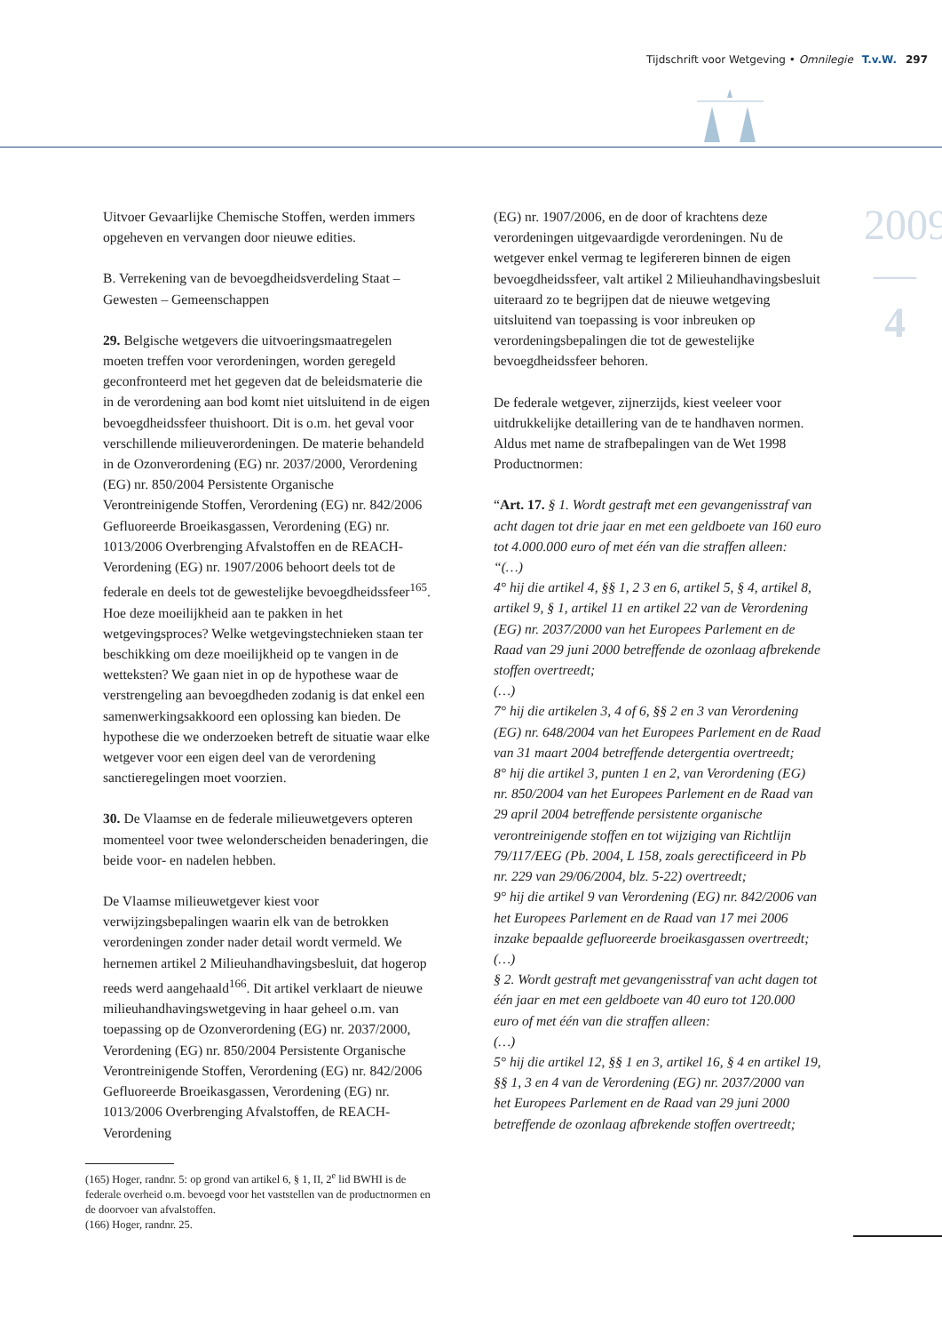Tijdschrift voor Wetgeving • Omnilegie T.v.W. 297
2009
—
4
Uitvoer Gevaarlijke Chemische Stoffen, werden immers opgeheven en vervangen door nieuwe edities.
B. Verrekening van de bevoegdheidsverdeling Staat – Gewesten – Gemeenschappen
29. Belgische wetgevers die uitvoeringsmaatregelen moeten treffen voor verordeningen, worden geregeld geconfronteerd met het gegeven dat de beleidsmaterie die in de verordening aan bod komt niet uitsluitend in de eigen bevoegdheidssfeer thuishoort. Dit is o.m. het geval voor verschillende milieuverordeningen. De materie behandeld in de Ozonverordening (EG) nr. 2037/2000, Verordening (EG) nr. 850/2004 Persistente Organische Verontreinigende Stoffen, Verordening (EG) nr. 842/2006 Gefluoreerde Broeikasgassen, Verordening (EG) nr. 1013/2006 Overbrenging Afvalstoffen en de REACH-Verordening (EG) nr. 1907/2006 behoort deels tot de federale en deels tot de gewestelijke bevoegdheidssfeer<sup>165</sup>. Hoe deze moeilijkheid aan te pakken in het wetgevingsproces? Welke wetgevingstechnieken staan ter beschikking om deze moeilijkheid op te vangen in de wetteksten? We gaan niet in op de hypothese waar de verstrengeling aan bevoegdheden zodanig is dat enkel een samenwerkingsakkoord een oplossing kan bieden. De hypothese die we onderzoeken betreft de situatie waar elke wetgever voor een eigen deel van de verordening sanctieregelingen moet voorzien.
30. De Vlaamse en de federale milieuwetgevers opteren momenteel voor twee welonderscheiden benaderingen, die beide voor- en nadelen hebben.
De Vlaamse milieuwetgever kiest voor verwijzingsbepalingen waarin elk van de betrokken verordeningen zonder nader detail wordt vermeld. We hernemen artikel 2 Milieuhandhavingsbesluit, dat hogerop reeds werd aangehaald<sup>166</sup>. Dit artikel verklaart de nieuwe milieuhandhavingswetgeving in haar geheel o.m. van toepassing op de Ozonverordening (EG) nr. 2037/2000, Verordening (EG) nr. 850/2004 Persistente Organische Verontreinigende Stoffen, Verordening (EG) nr. 842/2006 Gefluoreerde Broeikasgassen, Verordening (EG) nr. 1013/2006 Overbrenging Afvalstoffen, de REACH-Verordening
(165) Hoger, randnr. 5: op grond van artikel 6, § 1, II, 2<sup>e</sup> lid BWHI is de federale overheid o.m. bevoegd voor het vaststellen van de productnormen en de doorvoer van afvalstoffen.
(166) Hoger, randnr. 25.
(EG) nr. 1907/2006, en de door of krachtens deze verordeningen uitgevaardigde verordeningen. Nu de wetgever enkel vermag te legifereren binnen de eigen bevoegdheidssfeer, valt artikel 2 Milieuhandhavingsbesluit uiteraard zo te begrijpen dat de nieuwe wetgeving uitsluitend van toepassing is voor inbreuken op verordeningsbepalingen die tot de gewestelijke bevoegdheidssfeer behoren.
De federale wetgever, zijnerzijds, kiest veeleer voor uitdrukkelijke detaillering van de te handhaven normen. Aldus met name de strafbepalingen van de Wet 1998 Productnormen:
“Art. 17. § 1. Wordt gestraft met een gevangenisstraf van acht dagen tot drie jaar en met een geldboete van 160 euro tot 4.000.000 euro of met één van die straffen alleen:
“(…)
4° hij die artikel 4, §§ 1, 2 3 en 6, artikel 5, § 4, artikel 8, artikel 9, § 1, artikel 11 en artikel 22 van de Verordening (EG) nr. 2037/2000 van het Europees Parlement en de Raad van 29 juni 2000 betreffende de ozonlaag afbrekende stoffen overtreedt;
(…)
7° hij die artikelen 3, 4 of 6, §§ 2 en 3 van Verordening (EG) nr. 648/2004 van het Europees Parlement en de Raad van 31 maart 2004 betreffende detergentia overtreedt;
8° hij die artikel 3, punten 1 en 2, van Verordening (EG) nr. 850/2004 van het Europees Parlement en de Raad van 29 april 2004 betreffende persistente organische verontreinigende stoffen en tot wijziging van Richtlijn 79/117/EEG (Pb. 2004, L 158, zoals gerectificeerd in Pb nr. 229 van 29/06/2004, blz. 5-22) overtreedt;
9° hij die artikel 9 van Verordening (EG) nr. 842/2006 van het Europees Parlement en de Raad van 17 mei 2006 inzake bepaalde gefluoreerde broeikasgassen overtreedt;
(…)
§ 2. Wordt gestraft met gevangenisstraf van acht dagen tot één jaar en met een geldboete van 40 euro tot 120.000 euro of met één van die straffen alleen:
(…)
5° hij die artikel 12, §§ 1 en 3, artikel 16, § 4 en artikel 19, §§ 1, 3 en 4 van de Verordening (EG) nr. 2037/2000 van het Europees Parlement en de Raad van 29 juni 2000 betreffende de ozonlaag afbrekende stoffen overtreedt;